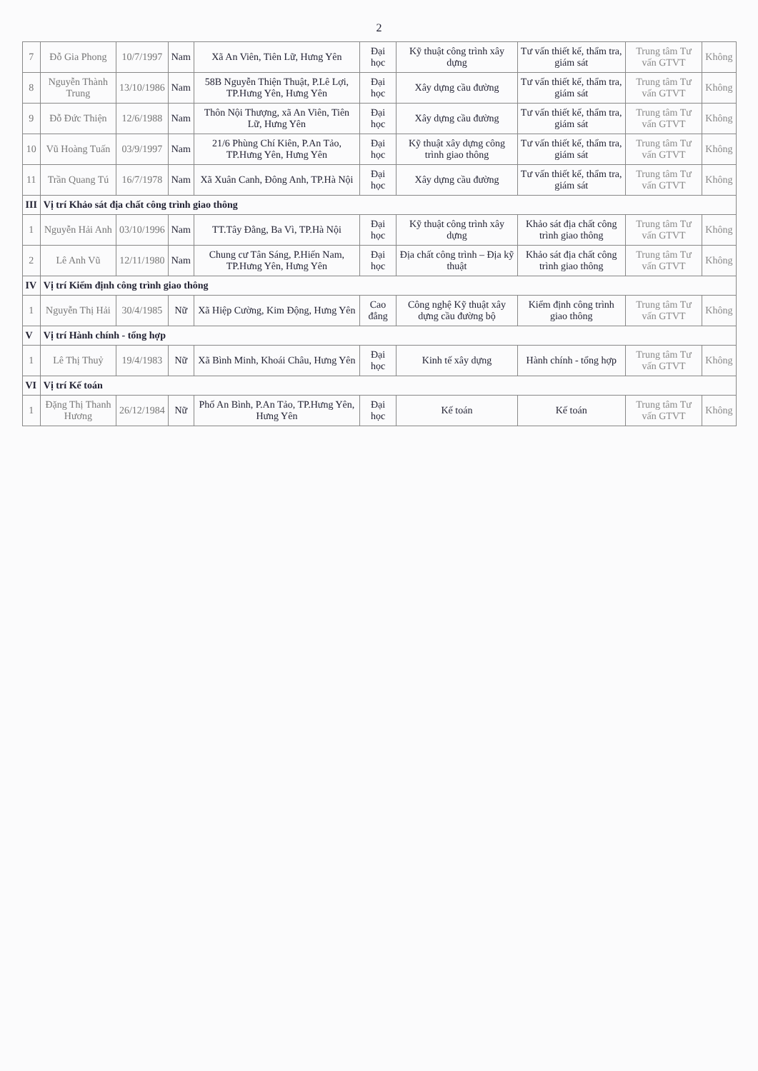2
| 7 | Đỗ Gia Phong | 10/7/1997 | Nam | Xã An Viên, Tiên Lữ, Hưng Yên | Đại học | Kỹ thuật công trình xây dựng | Tư vấn thiết kế, thẩm tra, giám sát | Trung tâm Tư vấn GTVT | Không |
| 8 | Nguyễn Thành Trung | 13/10/1986 | Nam | 58B Nguyễn Thiện Thuật, P.Lê Lợi, TP.Hưng Yên, Hưng Yên | Đại học | Xây dựng cầu đường | Tư vấn thiết kế, thẩm tra, giám sát | Trung tâm Tư vấn GTVT | Không |
| 9 | Đỗ Đức Thiện | 12/6/1988 | Nam | Thôn Nội Thượng, xã An Viên, Tiên Lữ, Hưng Yên | Đại học | Xây dựng cầu đường | Tư vấn thiết kế, thẩm tra, giám sát | Trung tâm Tư vấn GTVT | Không |
| 10 | Vũ Hoàng Tuấn | 03/9/1997 | Nam | 21/6 Phùng Chí Kiên, P.An Tảo, TP.Hưng Yên, Hưng Yên | Đại học | Kỹ thuật xây dựng công trình giao thông | Tư vấn thiết kế, thẩm tra, giám sát | Trung tâm Tư vấn GTVT | Không |
| 11 | Trần Quang Tú | 16/7/1978 | Nam | Xã Xuân Canh, Đông Anh, TP.Hà Nội | Đại học | Xây dựng cầu đường | Tư vấn thiết kế, thẩm tra, giám sát | Trung tâm Tư vấn GTVT | Không |
| III | Vị trí Khảo sát địa chất công trình giao thông | | | | | | | | |
| 1 | Nguyễn Hải Anh | 03/10/1996 | Nam | TT.Tây Đằng, Ba Vì, TP.Hà Nội | Đại học | Kỹ thuật công trình xây dựng | Khảo sát địa chất công trình giao thông | Trung tâm Tư vấn GTVT | Không |
| 2 | Lê Anh Vũ | 12/11/1980 | Nam | Chung cư Tân Sáng, P.Hiến Nam, TP.Hưng Yên, Hưng Yên | Đại học | Địa chất công trình – Địa kỹ thuật | Khảo sát địa chất công trình giao thông | Trung tâm Tư vấn GTVT | Không |
| IV | Vị trí Kiểm định công trình giao thông | | | | | | | | |
| 1 | Nguyễn Thị Hải | 30/4/1985 | Nữ | Xã Hiệp Cường, Kim Động, Hưng Yên | Cao đẳng | Công nghệ Kỹ thuật xây dựng cầu đường bộ | Kiểm định công trình giao thông | Trung tâm Tư vấn GTVT | Không |
| V | Vị trí Hành chính - tổng hợp | | | | | | | | |
| 1 | Lê Thị Thuỷ | 19/4/1983 | Nữ | Xã Bình Minh, Khoái Châu, Hưng Yên | Đại học | Kinh tế xây dựng | Hành chính - tổng hợp | Trung tâm Tư vấn GTVT | Không |
| VI | Vị trí Kế toán | | | | | | | | |
| 1 | Đặng Thị Thanh Hương | 26/12/1984 | Nữ | Phố An Bình, P.An Tảo, TP.Hưng Yên, Hưng Yên | Đại học | Kế toán | Kế toán | Trung tâm Tư vấn GTVT | Không |